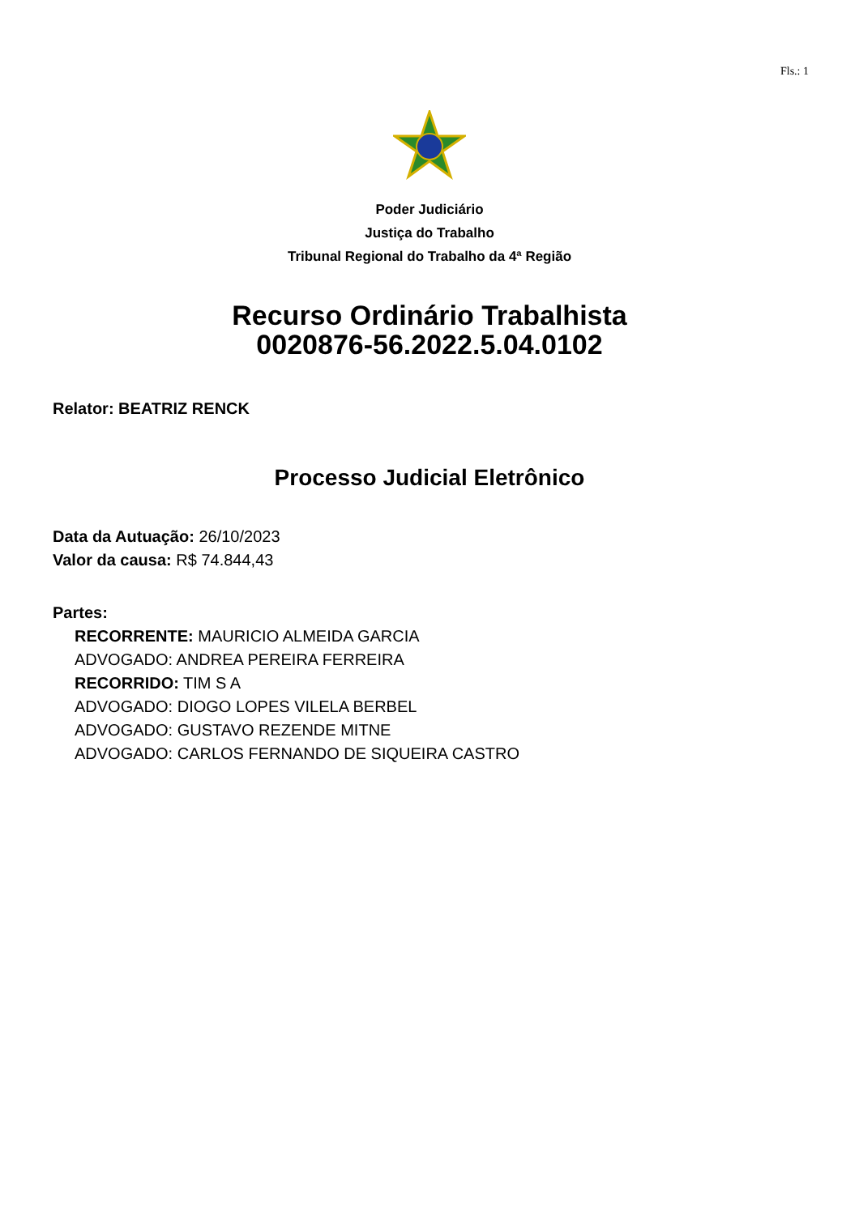Fls.: 1
Poder Judiciário
Justiça do Trabalho
Tribunal Regional do Trabalho da 4ª Região
Recurso Ordinário Trabalhista
0020876-56.2022.5.04.0102
Relator: BEATRIZ RENCK
Processo Judicial Eletrônico
Data da Autuação: 26/10/2023
Valor da causa: R$ 74.844,43
Partes:
RECORRENTE: MAURICIO ALMEIDA GARCIA
ADVOGADO: ANDREA PEREIRA FERREIRA
RECORRIDO: TIM S A
ADVOGADO: DIOGO LOPES VILELA BERBEL
ADVOGADO: GUSTAVO REZENDE MITNE
ADVOGADO: CARLOS FERNANDO DE SIQUEIRA CASTRO